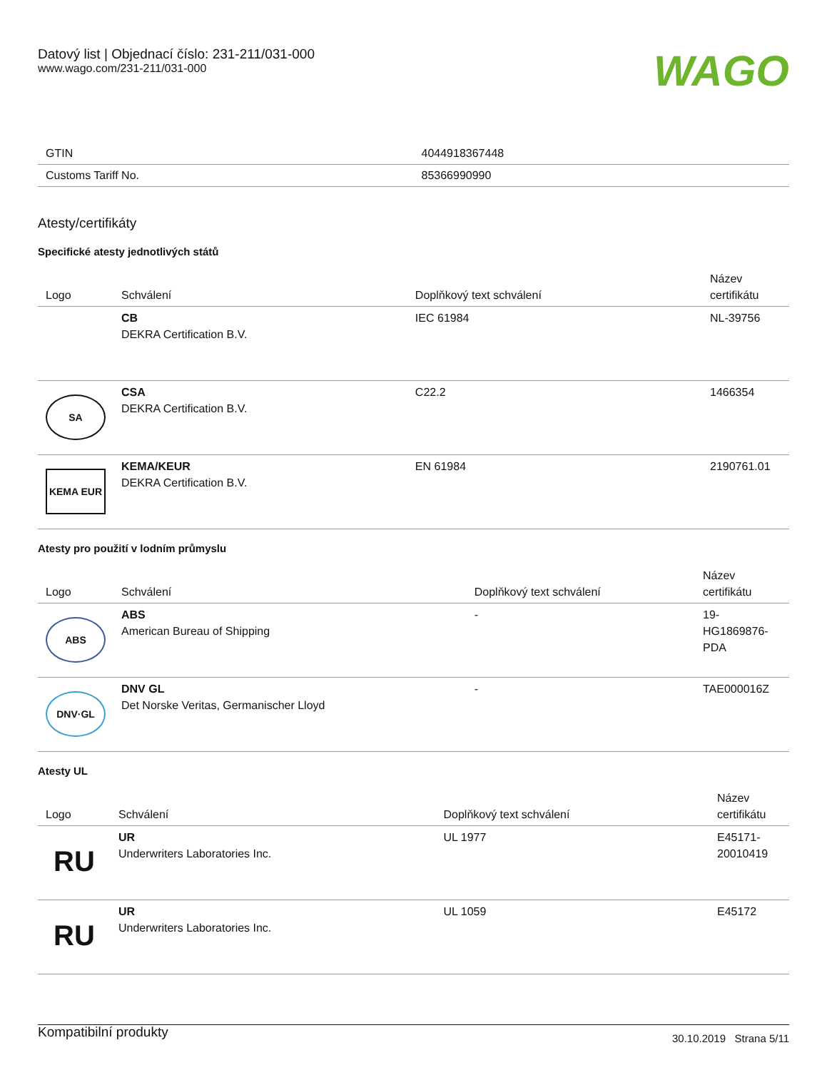Datový list | Objednací číslo: 231-211/031-000
www.wago.com/231-211/031-000
WAGO
| GTIN | 4044918367448 |
| Customs Tariff No. | 85366990990 |
Atesty/certifikáty
Specifické atesty jednotlivých států
| Logo | Schválení | Doplňkový text schválení | Název certifikátu |
| --- | --- | --- | --- |
| | CB DEKRA Certification B.V. | IEC 61984 | NL-39756 |
| SA | CSA DEKRA Certification B.V. | C22.2 | 1466354 |
| KEMA EUR | KEMA/KEUR DEKRA Certification B.V. | EN 61984 | 2190761.01 |
Atesty pro použití v lodním průmyslu
| Logo | Schválení | Doplňkový text schválení | Název certifikátu |
| --- | --- | --- | --- |
| ABS | ABS American Bureau of Shipping | - | 19- HG1869876- PDA |
| DNV·GL | DNV GL Det Norske Veritas, Germanischer Lloyd | - | TAE000016Z |
Atesty UL
| Logo | Schválení | Doplňkový text schválení | Název certifikátu |
| --- | --- | --- | --- |
| RU | UR Underwriters Laboratories Inc. | UL 1977 | E45171- 20010419 |
| RU | UR Underwriters Laboratories Inc. | UL 1059 | E45172 |
Kompatibilní produkty
30.10.2019 Strana 5/11